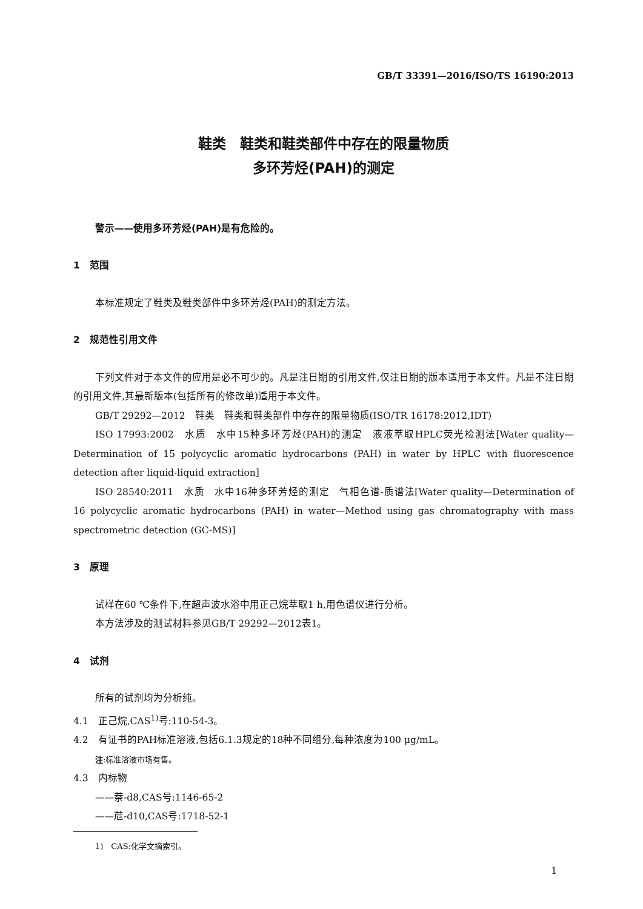GB/T 33391—2016/ISO/TS 16190:2013
鞋类　鞋类和鞋类部件中存在的限量物质
多环芳烃(PAH)的测定
警示——使用多环芳烃(PAH)是有危险的。
1　范围
本标准规定了鞋类及鞋类部件中多环芳烃(PAH)的测定方法。
2　规范性引用文件
下列文件对于本文件的应用是必不可少的。凡是注日期的引用文件,仅注日期的版本适用于本文件。凡是不注日期的引用文件,其最新版本(包括所有的修改单)适用于本文件。
GB/T 29292—2012　鞋类　鞋类和鞋类部件中存在的限量物质(ISO/TR 16178:2012,IDT)
ISO 17993:2002　水质　水中15种多环芳烃(PAH)的测定　液液萃取HPLC荧光检测法[Water quality—Determination of 15 polycyclic aromatic hydrocarbons (PAH) in water by HPLC with fluorescence detection after liquid-liquid extraction]
ISO 28540:2011　水质　水中16种多环芳烃的测定　气相色谱-质谱法[Water quality—Determination of 16 polycyclic aromatic hydrocarbons (PAH) in water—Method using gas chromatography with mass spectrometric detection (GC-MS)]
3　原理
试样在60 ℃条件下,在超声波水浴中用正己烷萃取1 h,用色谱仪进行分析。
本方法涉及的测试材料参见GB/T 29292—2012表1。
4　试剂
所有的试剂均为分析纯。
4.1　正己烷,CAS<sup>1)</sup>号:110-54-3。
4.2　有证书的PAH标准溶液,包括6.1.3规定的18种不同组分,每种浓度为100 μg/mL。
注:标准溶液市场有售。
4.3　内标物
——萘-d8,CAS号:1146-65-2
——苊-d10,CAS号:1718-52-1
1)　CAS:化学文摘索引。
1